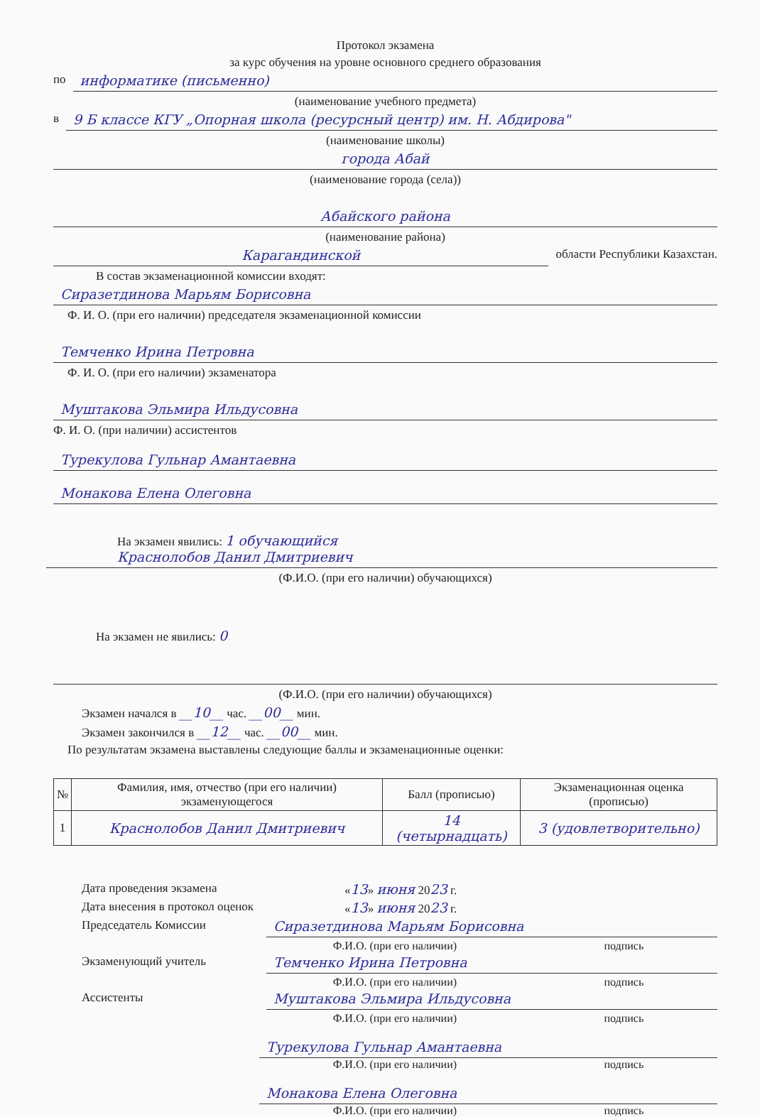Протокол экзамена
за курс обучения на уровне основного среднего образования
по информатике (письменно)
(наименование учебного предмета)
в 9 Б классе КГУ „Опорная школа (ресурсный центр) им. Н. Абдирова"
(наименование школы)
города Абай
(наименование города (села))
Абайского района
(наименование района)
Карагандинской области Республики Казахстан.
В состав экзаменационной комиссии входят:
Сиразетдинова Марьям Борисовна
Ф. И. О. (при его наличии) председателя экзаменационной комиссии
Темченко Ирина Петровна
Ф. И. О. (при его наличии) экзаменатора
Муштакова Эльмира Ильдусовна
Ф. И. О. (при наличии) ассистентов
Турекулова Гульнар Амантаевна
Монакова Елена Олеговна
На экзамен явились: 1 обучающийся
Краснолобов Данил Дмитриевич
(Ф.И.О. (при его наличии) обучающихся)
На экзамен не явились: 0
(Ф.И.О. (при его наличии) обучающихся)
Экзамен начался в __10__ час. __00__ мин.
Экзамен закончился в __12__ час. __00__ мин.
По результатам экзамена выставлены следующие баллы и экзаменационные оценки:
| № | Фамилия, имя, отчество (при его наличии) экзаменующегося | Балл (прописью) | Экзаменационная оценка (прописью) |
| --- | --- | --- | --- |
| 1 | Краснолобов Данил Дмитриевич | 14 (четырнадцать) | 3 (удовлетворительно) |
Дата проведения экзамена «13» июня 2023 г.
Дата внесения в протокол оценок «13» июня 2023 г.
Председатель Комиссии Сиразетдинова Марьям Борисовна
Ф.И.О. (при его наличии) подпись
Экзаменующий учитель Темченко Ирина Петровна
Ф.И.О. (при его наличии) подпись
Ассистенты Муштакова Эльмира Ильдусовна
Ф.И.О. (при его наличии) подпись
Турекулова Гульнар Амантаевна
Ф.И.О. (при его наличии) подпись
Монакова Елена Олеговна
Ф.И.О. (при его наличии) подпись